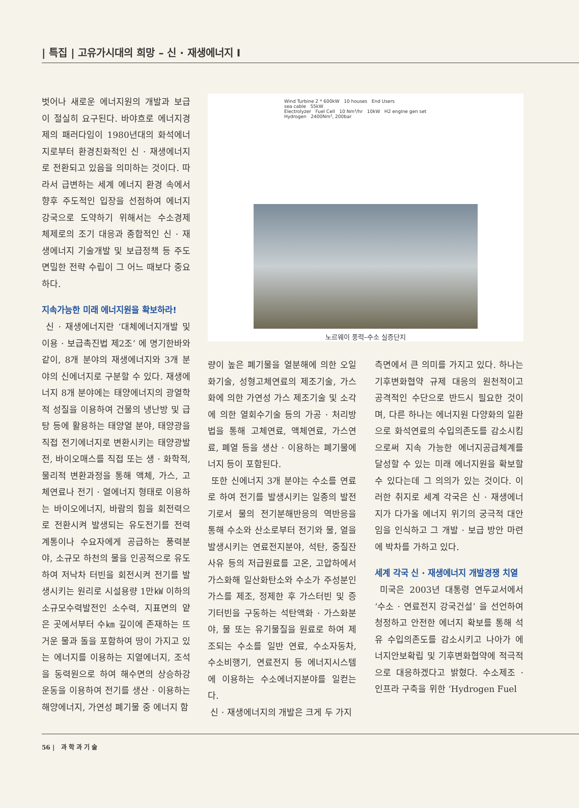| 특집 | 고유가시대의 희망 – 신 · 재생에너지 I
벗어나 새로운 에너지원의 개발과 보급이 절실히 요구된다. 바야흐로 에너지경제의 패러다임이 1980년대의 화석에너지로부터 환경친화적인 신 · 재생에너지로 전환되고 있음을 의미하는 것이다. 따라서 급변하는 세계 에너지 환경 속에서 향후 주도적인 입장을 선점하여 에너지강국으로 도약하기 위해서는 수소경제 체제로의 조기 대응과 종합적인 신 · 재생에너지 기술개발 및 보급정책 등 주도면밀한 전략 수립이 그 어느 때보다 중요하다.
지속가능한 미래 에너지원을 확보하라!
신 · 재생에너지란 ‘대체에너지개발 및 이용 · 보급촉진법 제2조’ 에 명기한바와 같이, 8개 분야의 재생에너지와 3개 분야의 신에너지로 구분할 수 있다. 재생에너지 8개 분야에는 태양에너지의 광열학적 성질을 이용하여 건물의 냉난방 및 급탕 등에 활용하는 태양열 분야, 태양광을 직접 전기에너지로 변환시키는 태양광발전, 바이오매스를 직접 또는 생 · 화학적, 물리적 변환과정을 통해 액체, 가스, 고체연료나 전기 · 열에너지 형태로 이용하는 바이오에너지, 바람의 힘을 회전력으로 전환시켜 발생되는 유도전기를 전력계통이나 수요자에게 공급하는 풍력분야, 소규모 하천의 물을 인공적으로 유도하여 저낙차 터빈을 회전시켜 전기를 발생시키는 원리로 시설용량 1만㎾ 이하의 소규모수력발전인 소수력, 지표면의 얕은 곳에서부터 수㎞ 깊이에 존재하는 뜨거운 물과 돌을 포함하여 땅이 가지고 있는 에너지를 이용하는 지열에너지, 조석을 동력원으로 하여 해수면의 상승하강 운동을 이용하여 전기를 생산 · 이용하는 해양에너지, 가연성 폐기물 중 에너지 함
Wind Turbine 2 * 600kW 10 houses End Users
sea cable 55kW
Electrolyzer Fuel Cell 10 Nm³/hr 10kW H2 engine gen set
Hydrogen 2400Nm³, 200bar
노르웨이 풍력–수소 실증단지
량이 높은 폐기물을 열분해에 의한 오일화기술, 성형고체연료의 제조기술, 가스화에 의한 가연성 가스 제조기술 및 소각에 의한 열회수기술 등의 가공 · 처리방법을 통해 고체연료, 액체연료, 가스연료, 폐열 등을 생산 · 이용하는 폐기물에너지 등이 포함된다.
또한 신에너지 3개 분야는 수소를 연료로 하여 전기를 발생시키는 일종의 발전기로서 물의 전기분해반응의 역반응을 통해 수소와 산소로부터 전기와 물, 열을 발생시키는 연료전지분야, 석탄, 중질잔사유 등의 저급원료를 고온, 고압하에서 가스화해 일산화탄소와 수소가 주성분인 가스를 제조, 정제한 후 가스터빈 및 증기터빈을 구동하는 석탄액화 · 가스화분야, 물 또는 유기물질을 원료로 하여 제조되는 수소를 일반 연료, 수소자동차, 수소비행기, 연료전지 등 에너지시스템에 이용하는 수소에너지분야를 일컫는다.
신 · 재생에너지의 개발은 크게 두 가지
측면에서 큰 의미를 가지고 있다. 하나는 기후변화협약 규제 대응의 원천적이고 공격적인 수단으로 반드시 필요한 것이며, 다른 하나는 에너지원 다양화의 일환으로 화석연료의 수입의존도를 감소시킴으로써 지속 가능한 에너지공급체계를 달성할 수 있는 미래 에너지원을 확보할 수 있다는데 그 의의가 있는 것이다. 이러한 취지로 세계 각국은 신 · 재생에너지가 다가올 에너지 위기의 궁극적 대안임을 인식하고 그 개발 · 보급 방안 마련에 박차를 가하고 있다.
세계 각국 신 · 재생에너지 개발경쟁 치열
미국은 2003년 대통령 연두교서에서 ‘수소 · 연료전지 강국건설’ 을 선언하여 청정하고 안전한 에너지 확보를 통해 석유 수입의존도를 감소시키고 나아가 에너지안보확립 및 기후변화협약에 적극적으로 대응하겠다고 밝혔다. 수소제조 · 인프라 구축을 위한 ‘Hydrogen Fuel
56 | 과 학 과 기 술